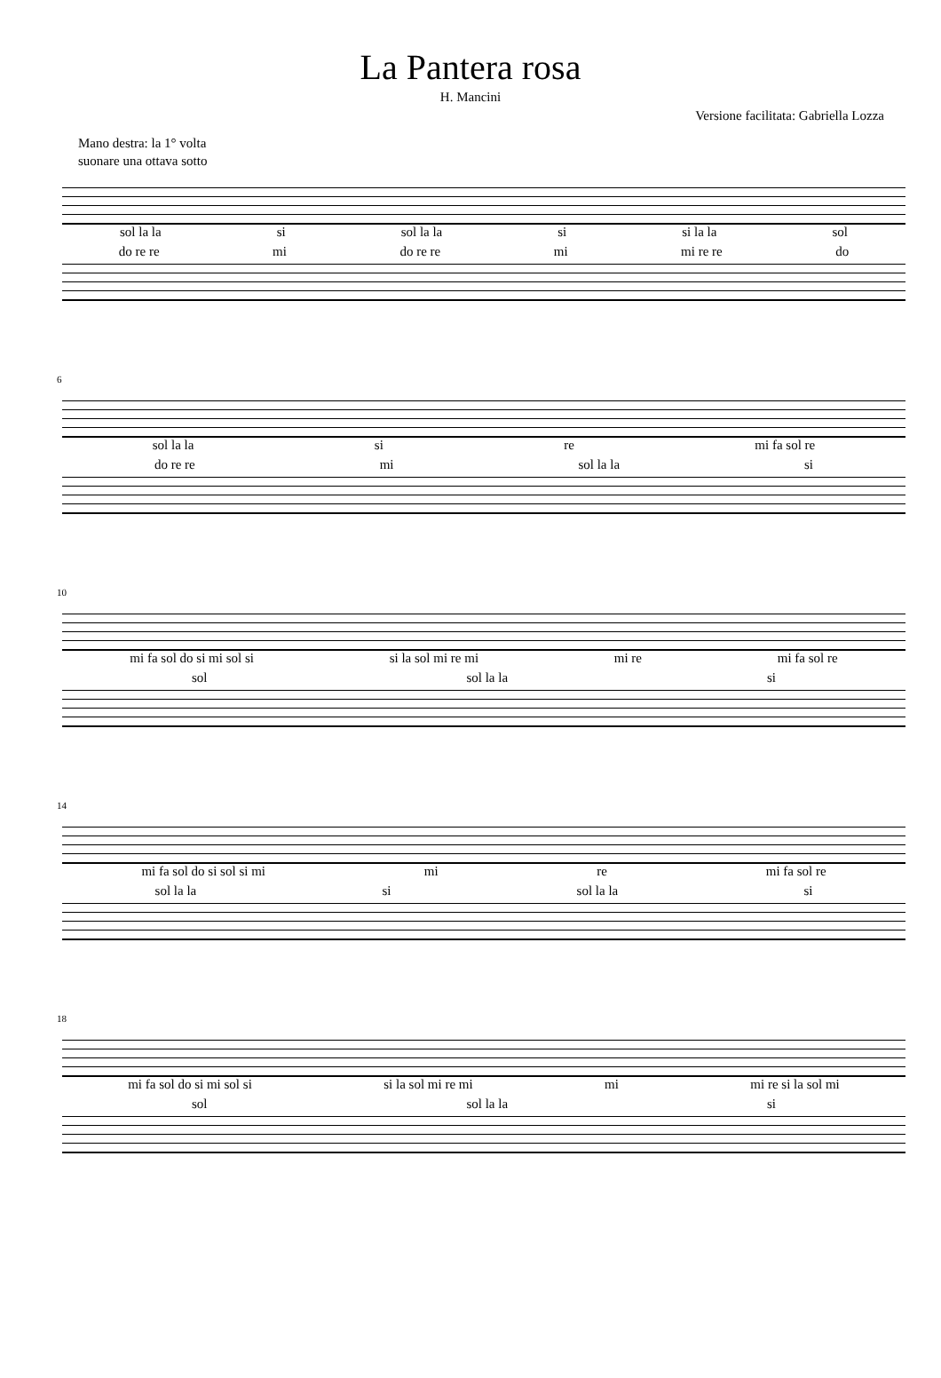La Pantera rosa
H. Mancini
Versione facilitata: Gabriella Lozza
Mano destra: la 1° volta
suonare una ottava sotto
sol la la si sol la la si si la la sol
do re re mi do re re mi mi re re do
6
sol la la si re mi fa sol re
do re re mi sol la la si
10
mi fa sol do si mi sol si si la sol mi re mi mi re mi fa sol re
sol sol la la si
14
mi fa sol do si sol si mi mi re mi fa sol re
sol la la si sol la la si
18
mi fa sol do si mi sol si si la sol mi re mi mi mi re si la sol mi
sol sol la la si